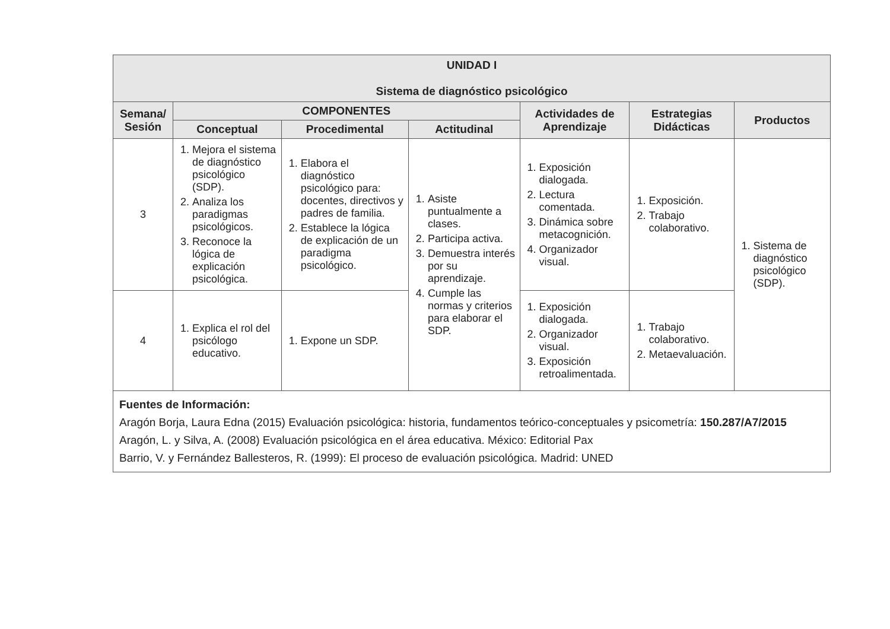| UNIDAD I Sistema de diagnóstico psicológico | | | | | | |
| --- | --- | --- | --- | --- | --- | --- |
| Semana/ Sesión | COMPONENTES | | | Actividades de Aprendizaje | Estrategias Didácticas | Productos |
| | Conceptual | Procedimental | Actitudinal | | | |
| 3 | 1. Mejora el sistema de diagnóstico psicológico (SDP). 2. Analiza los paradigmas psicológicos. 3. Reconoce la lógica de explicación psicológica. | 1. Elabora el diagnóstico psicológico para: docentes, directivos y padres de familia. 2. Establece la lógica de explicación de un paradigma psicológico. | 1. Asiste puntualmente a clases. 2. Participa activa. 3. Demuestra interés por su aprendizaje. 4. Cumple las normas y criterios para elaborar el SDP. | 1. Exposición dialogada. 2. Lectura comentada. 3. Dinámica sobre metacognición. 4. Organizador visual. | 1. Exposición. 2. Trabajo colaborativo. | 1. Sistema de diagnóstico psicológico (SDP). |
| 4 | 1. Explica el rol del psicólogo educativo. | 1. Expone un SDP. | | 1. Exposición dialogada. 2. Organizador visual. 3. Exposición retroalimentada. | 1. Trabajo colaborativo. 2. Metaevaluación. | |
| Fuentes de Información: Aragón Borja, Laura Edna (2015) Evaluación psicológica: historia, fundamentos teórico-conceptuales y psicometría: 150.287/A7/2015 Aragón, L. y Silva, A. (2008) Evaluación psicológica en el área educativa. México: Editorial Pax Barrio, V. y Fernández Ballesteros, R. (1999): El proceso de evaluación psicológica. Madrid: UNED | | | | | | |